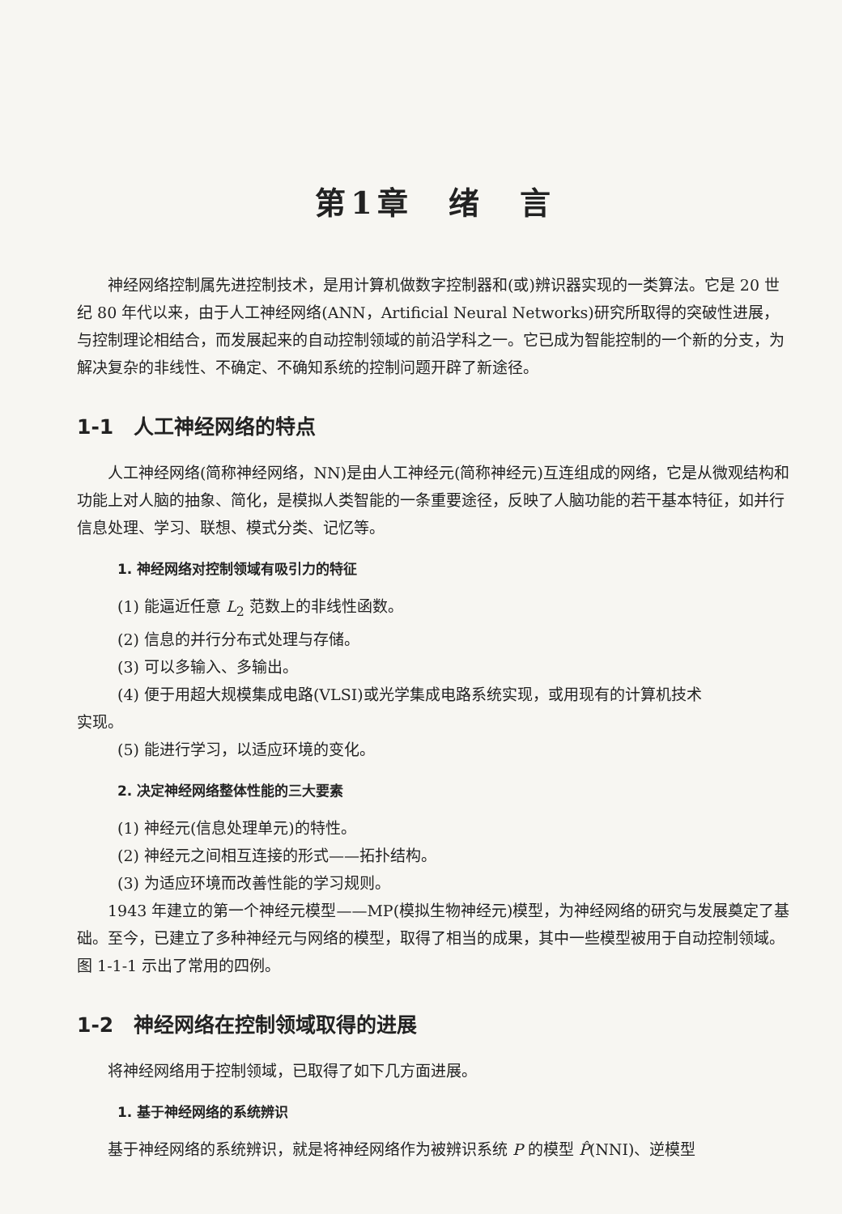第1章　绪　言
神经网络控制属先进控制技术，是用计算机做数字控制器和(或)辨识器实现的一类算法。它是 20 世纪 80 年代以来，由于人工神经网络(ANN，Artificial Neural Networks)研究所取得的突破性进展，与控制理论相结合，而发展起来的自动控制领域的前沿学科之一。它已成为智能控制的一个新的分支，为解决复杂的非线性、不确定、不确知系统的控制问题开辟了新途径。
1-1　人工神经网络的特点
人工神经网络(简称神经网络，NN)是由人工神经元(简称神经元)互连组成的网络，它是从微观结构和功能上对人脑的抽象、简化，是模拟人类智能的一条重要途径，反映了人脑功能的若干基本特征，如并行信息处理、学习、联想、模式分类、记忆等。
1. 神经网络对控制领域有吸引力的特征
(1) 能逼近任意 L<sub>2</sub> 范数上的非线性函数。
(2) 信息的并行分布式处理与存储。
(3) 可以多输入、多输出。
(4) 便于用超大规模集成电路(VLSI)或光学集成电路系统实现，或用现有的计算机技术
实现。
(5) 能进行学习，以适应环境的变化。
2. 决定神经网络整体性能的三大要素
(1) 神经元(信息处理单元)的特性。
(2) 神经元之间相互连接的形式——拓扑结构。
(3) 为适应环境而改善性能的学习规则。
1943 年建立的第一个神经元模型——MP(模拟生物神经元)模型，为神经网络的研究与发展奠定了基础。至今，已建立了多种神经元与网络的模型，取得了相当的成果，其中一些模型被用于自动控制领域。图 1-1-1 示出了常用的四例。
1-2　神经网络在控制领域取得的进展
将神经网络用于控制领域，已取得了如下几方面进展。
1. 基于神经网络的系统辨识
基于神经网络的系统辨识，就是将神经网络作为被辨识系统 P 的模型 P̂(NNI)、逆模型